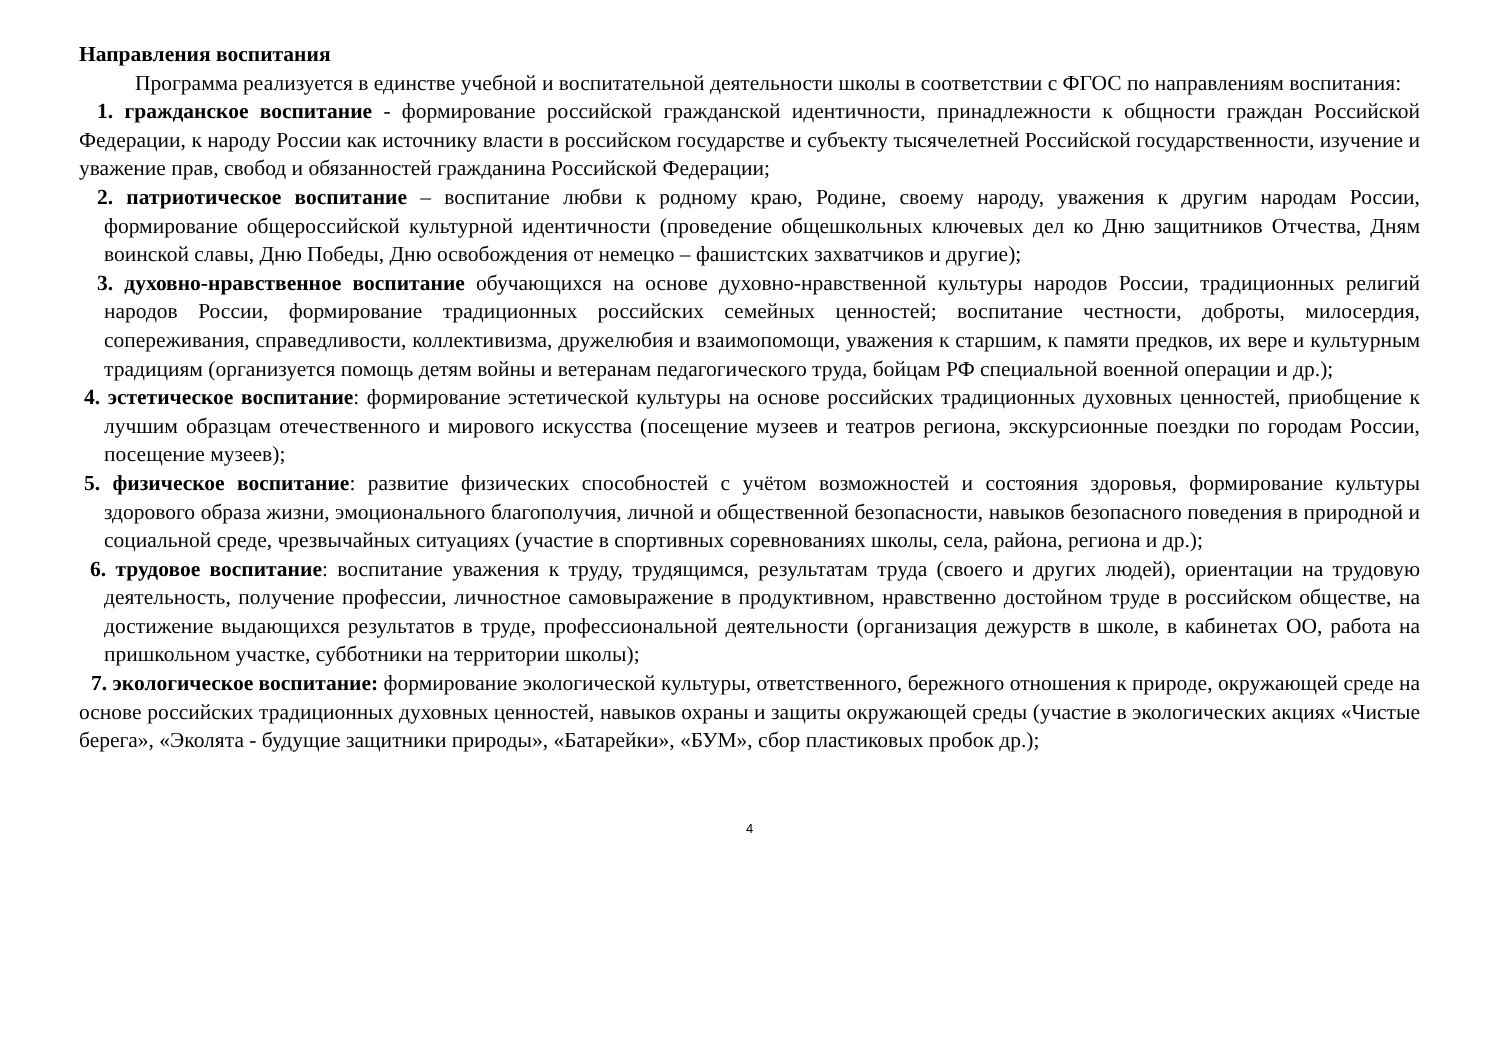Направления воспитания
Программа реализуется в единстве учебной и воспитательной деятельности школы в соответствии с ФГОС по направлениям воспитания:
1. гражданское воспитание - формирование российской гражданской идентичности, принадлежности к общности граждан Российской Федерации, к народу России как источнику власти в российском государстве и субъекту тысячелетней Российской государственности, изучение и уважение прав, свобод и обязанностей гражданина Российской Федерации;
2. патриотическое воспитание – воспитание любви к родному краю, Родине, своему народу, уважения к другим народам России, формирование общероссийской культурной идентичности (проведение общешкольных ключевых дел ко Дню защитников Отчества, Дням воинской славы, Дню Победы, Дню освобождения от немецко – фашистских захватчиков и другие);
3. духовно-нравственное воспитание обучающихся на основе духовно-нравственной культуры народов России, традиционных религий народов России, формирование традиционных российских семейных ценностей; воспитание честности, доброты, милосердия, сопереживания, справедливости, коллективизма, дружелюбия и взаимопомощи, уважения к старшим, к памяти предков, их вере и культурным традициям (организуется помощь детям войны и ветеранам педагогического труда, бойцам РФ специальной военной операции и др.);
4. эстетическое воспитание: формирование эстетической культуры на основе российских традиционных духовных ценностей, приобщение к лучшим образцам отечественного и мирового искусства (посещение музеев и театров региона, экскурсионные поездки по городам России, посещение музеев);
5. физическое воспитание: развитие физических способностей с учётом возможностей и состояния здоровья, формирование культуры здорового образа жизни, эмоционального благополучия, личной и общественной безопасности, навыков безопасного поведения в природной и социальной среде, чрезвычайных ситуациях (участие в спортивных соревнованиях школы, села, района, региона и др.);
6. трудовое воспитание: воспитание уважения к труду, трудящимся, результатам труда (своего и других людей), ориентации на трудовую деятельность, получение профессии, личностное самовыражение в продуктивном, нравственно достойном труде в российском обществе, на достижение выдающихся результатов в труде, профессиональной деятельности (организация дежурств в школе, в кабинетах ОО, работа на пришкольном участке, субботники на территории школы);
7. экологическое воспитание: формирование экологической культуры, ответственного, бережного отношения к природе, окружающей среде на основе российских традиционных духовных ценностей, навыков охраны и защиты окружающей среды (участие в экологических акциях «Чистые берега», «Эколята - будущие защитники природы», «Батарейки», «БУМ», сбор пластиковых пробок др.);
4